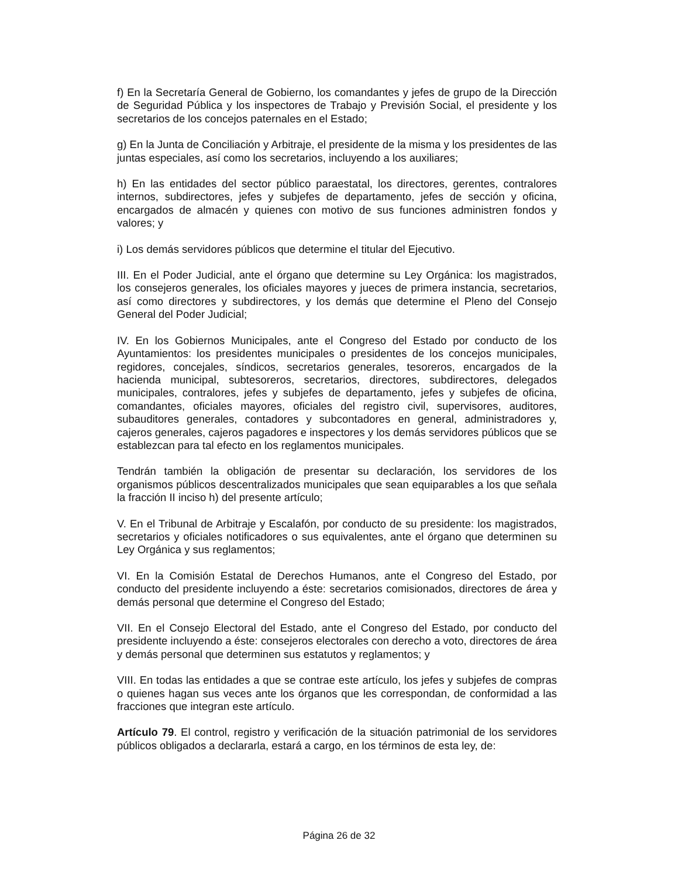f) En la Secretaría General de Gobierno, los comandantes y jefes de grupo de la Dirección de Seguridad Pública y los inspectores de Trabajo y Previsión Social, el presidente y los secretarios de los concejos paternales en el Estado;
g) En la Junta de Conciliación y Arbitraje, el presidente de la misma y los presidentes de las juntas especiales, así como los secretarios, incluyendo a los auxiliares;
h) En las entidades del sector público paraestatal, los directores, gerentes, contralores internos, subdirectores, jefes y subjefes de departamento, jefes de sección y oficina, encargados de almacén y quienes con motivo de sus funciones administren fondos y valores; y
i) Los demás servidores públicos que determine el titular del Ejecutivo.
III. En el Poder Judicial, ante el órgano que determine su Ley Orgánica: los magistrados, los consejeros generales, los oficiales mayores y jueces de primera instancia, secretarios, así como directores y subdirectores, y los demás que determine el Pleno del Consejo General del Poder Judicial;
IV. En los Gobiernos Municipales, ante el Congreso del Estado por conducto de los Ayuntamientos: los presidentes municipales o presidentes de los concejos municipales, regidores, concejales, síndicos, secretarios generales, tesoreros, encargados de la hacienda municipal, subtesoreros, secretarios, directores, subdirectores, delegados municipales, contralores, jefes y subjefes de departamento, jefes y subjefes de oficina, comandantes, oficiales mayores, oficiales del registro civil, supervisores, auditores, subauditores generales, contadores y subcontadores en general, administradores y, cajeros generales, cajeros pagadores e inspectores y los demás servidores públicos que se establezcan para tal efecto en los reglamentos municipales.
Tendrán también la obligación de presentar su declaración, los servidores de los organismos públicos descentralizados municipales que sean equiparables a los que señala la fracción II inciso h) del presente artículo;
V. En el Tribunal de Arbitraje y Escalafón, por conducto de su presidente: los magistrados, secretarios y oficiales notificadores o sus equivalentes, ante el órgano que determinen su Ley Orgánica y sus reglamentos;
VI. En la Comisión Estatal de Derechos Humanos, ante el Congreso del Estado, por conducto del presidente incluyendo a éste: secretarios comisionados, directores de área y demás personal que determine el Congreso del Estado;
VII. En el Consejo Electoral del Estado, ante el Congreso del Estado, por conducto del presidente incluyendo a éste: consejeros electorales con derecho a voto, directores de área y demás personal que determinen sus estatutos y reglamentos; y
VIII. En todas las entidades a que se contrae este artículo, los jefes y subjefes de compras o quienes hagan sus veces ante los órganos que les correspondan, de conformidad a las fracciones que integran este artículo.
Artículo 79. El control, registro y verificación de la situación patrimonial de los servidores públicos obligados a declararla, estará a cargo, en los términos de esta ley, de:
Página 26 de 32